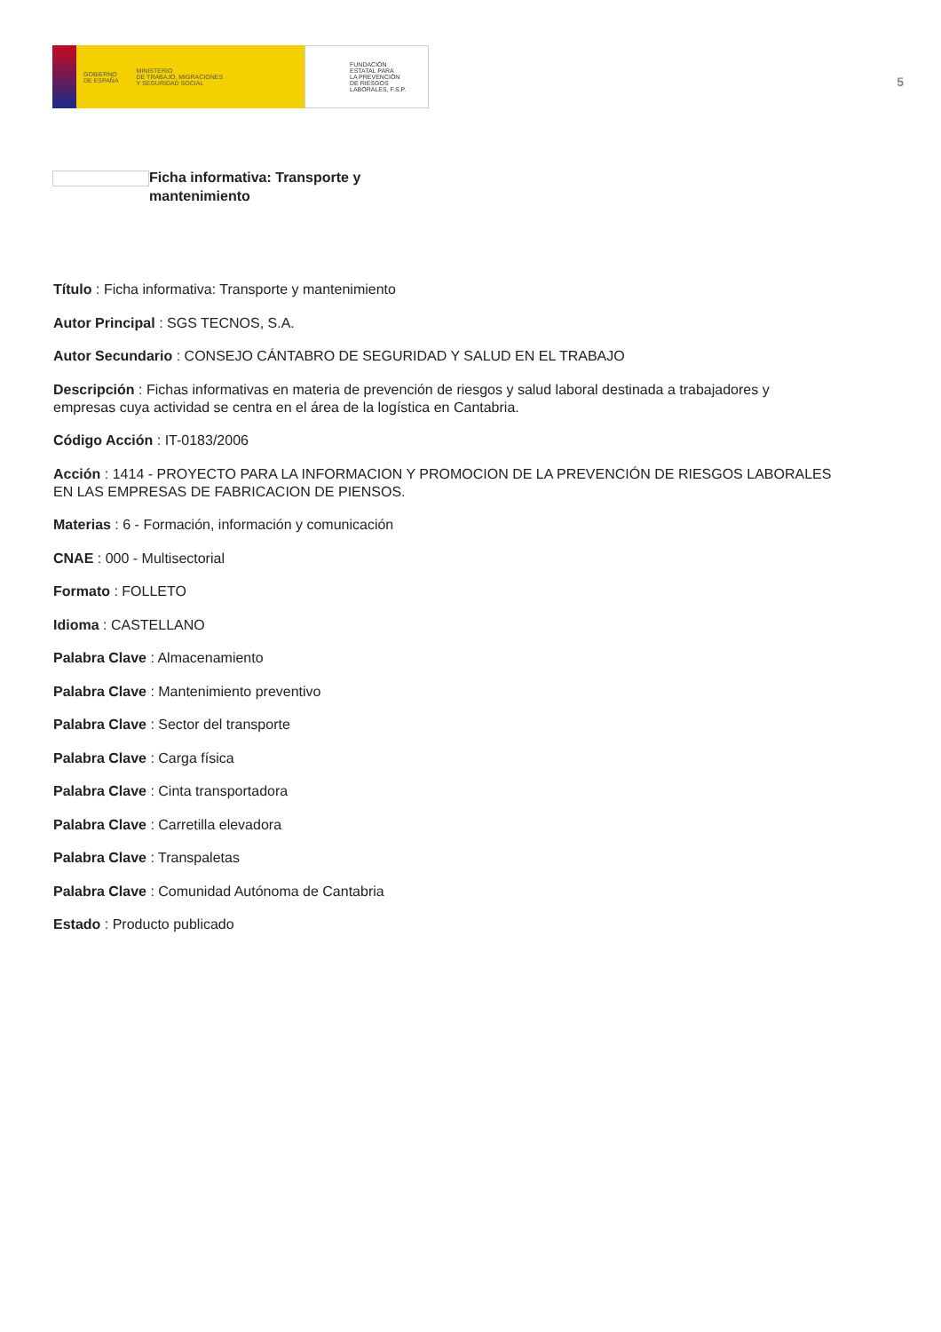GOBIERNO
DE ESPAÑA MINISTERIO
DE TRABAJO, MIGRACIONES
Y SEGURIDAD SOCIAL
FUNDACIÓN
ESTATAL PARA
LA PREVENCIÓN
DE RIESGOS
LABORALES, F.S.P.
5
Ficha informativa: Transporte y mantenimiento
Título : Ficha informativa: Transporte y mantenimiento
Autor Principal : SGS TECNOS, S.A.
Autor Secundario : CONSEJO CÁNTABRO DE SEGURIDAD Y SALUD EN EL TRABAJO
Descripción : Fichas informativas en materia de prevención de riesgos y salud laboral destinada a trabajadores y empresas cuya actividad se centra en el área de la logística en Cantabria.
Código Acción : IT-0183/2006
Acción : 1414 - PROYECTO PARA LA INFORMACION Y PROMOCION DE LA PREVENCIÓN DE RIESGOS LABORALES EN LAS EMPRESAS DE FABRICACION DE PIENSOS.
Materias : 6 - Formación, información y comunicación
CNAE : 000 - Multisectorial
Formato : FOLLETO
Idioma : CASTELLANO
Palabra Clave : Almacenamiento
Palabra Clave : Mantenimiento preventivo
Palabra Clave : Sector del transporte
Palabra Clave : Carga física
Palabra Clave : Cinta transportadora
Palabra Clave : Carretilla elevadora
Palabra Clave : Transpaletas
Palabra Clave : Comunidad Autónoma de Cantabria
Estado : Producto publicado